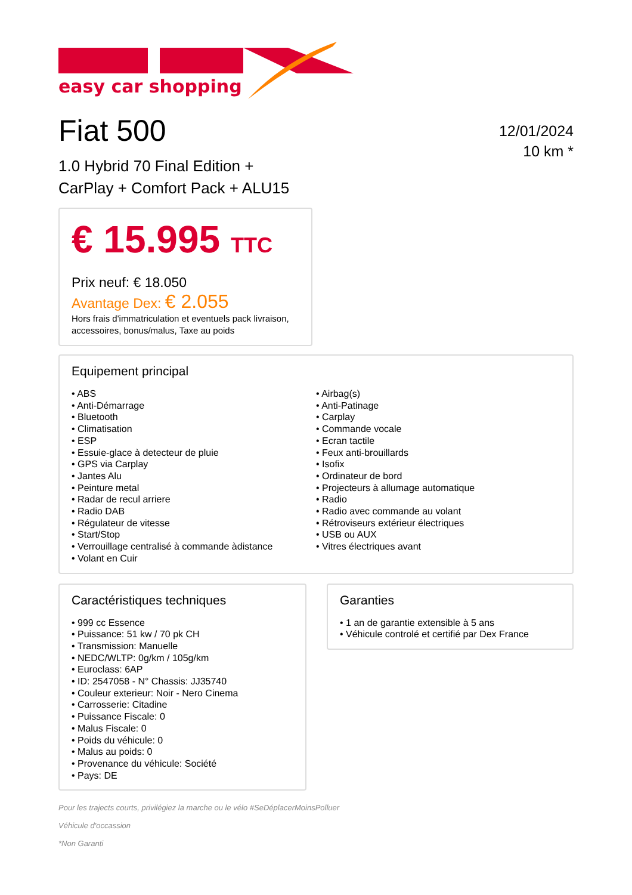easy car shopping
Fiat 500
1.0 Hybrid 70 Final Edition +
CarPlay + Comfort Pack + ALU15
12/01/2024
10 km *
€ 15.995 TTC
Prix neuf: € 18.050
Avantage Dex: € 2.055
Hors frais d'immatriculation et eventuels pack livraison, accessoires, bonus/malus, Taxe au poids
Equipement principal
• ABS
• Anti-Démarrage
• Bluetooth
• Climatisation
• ESP
• Essuie-glace à detecteur de pluie
• GPS via Carplay
• Jantes Alu
• Peinture metal
• Radar de recul arriere
• Radio DAB
• Régulateur de vitesse
• Start/Stop
• Verrouillage centralisé à commande àdistance
• Volant en Cuir
• Airbag(s)
• Anti-Patinage
• Carplay
• Commande vocale
• Ecran tactile
• Feux anti-brouillards
• Isofix
• Ordinateur de bord
• Projecteurs à allumage automatique
• Radio
• Radio avec commande au volant
• Rétroviseurs extérieur électriques
• USB ou AUX
• Vitres électriques avant
Caractéristiques techniques
• 999 cc Essence
• Puissance: 51 kw / 70 pk CH
• Transmission: Manuelle
• NEDC/WLTP: 0g/km / 105g/km
• Euroclass: 6AP
• ID: 2547058 - N° Chassis: JJ35740
• Couleur exterieur: Noir - Nero Cinema
• Carrosserie: Citadine
• Puissance Fiscale: 0
• Malus Fiscale: 0
• Poids du véhicule: 0
• Malus au poids: 0
• Provenance du véhicule: Société
• Pays: DE
Garanties
• 1 an de garantie extensible à 5 ans
• Véhicule controlé et certifié par Dex France
Pour les trajects courts, privilégiez la marche ou le vélo #SeDéplacerMoinsPolluer
Véhicule d'occassion
*Non Garanti